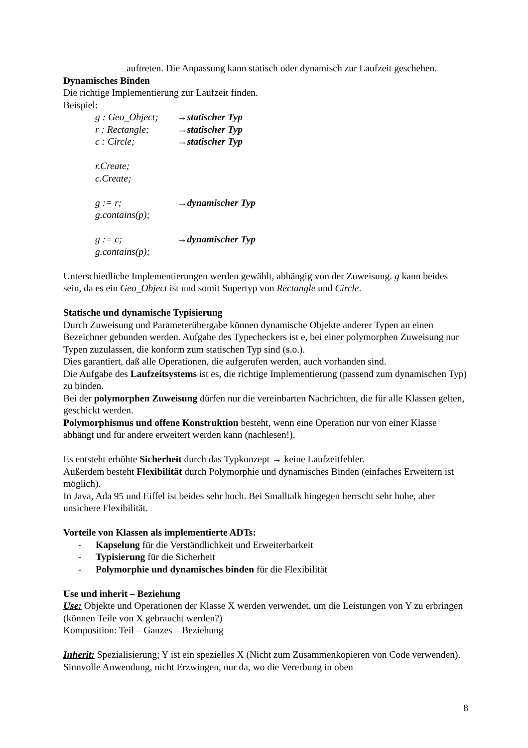auftreten. Die Anpassung kann statisch oder dynamisch zur Laufzeit geschehen.
Dynamisches Binden
Die richtige Implementierung zur Laufzeit finden.
Beispiel:
g : Geo_Object; →statischer Typ
r : Rectangle; →statischer Typ
c : Circle; →statischer Typ
r.Create;
c.Create;
g := r; →dynamischer Typ
g.contains(p);
g := c; →dynamischer Typ
g.contains(p);
Unterschiedliche Implementierungen werden gewählt, abhängig von der Zuweisung. g kann beides sein, da es ein Geo_Object ist und somit Supertyp von Rectangle und Circle.
Statische und dynamische Typisierung
Durch Zuweisung und Parameterübergabe können dynamische Objekte anderer Typen an einen Bezeichner gebunden werden. Aufgabe des Typecheckers ist e, bei einer polymorphen Zuweisung nur Typen zuzulassen, die konform zum statischen Typ sind (s.o.).
Dies garantiert, daß alle Operationen, die aufgerufen werden, auch vorhanden sind.
Die Aufgabe des Laufzeitsystems ist es, die richtige Implementierung (passend zum dynamischen Typ) zu binden.
Bei der polymorphen Zuweisung dürfen nur die vereinbarten Nachrichten, die für alle Klassen gelten, geschickt werden.
Polymorphismus und offene Konstruktion besteht, wenn eine Operation nur von einer Klasse abhängt und für andere erweitert werden kann (nachlesen!).
Es entsteht erhöhte Sicherheit durch das Typkonzept → keine Laufzeitfehler.
Außerdem besteht Flexibilität durch Polymorphie und dynamisches Binden (einfaches Erweitern ist möglich).
In Java, Ada 95 und Eiffel ist beides sehr hoch. Bei Smalltalk hingegen herrscht sehr hohe, aber unsichere Flexibilität.
Vorteile von Klassen als implementierte ADTs:
- Kapselung für die Verständlichkeit und Erweiterbarkeit
- Typisierung für die Sicherheit
- Polymorphie und dynamisches binden für die Flexibilität
Use und inherit – Beziehung
Use: Objekte und Operationen der Klasse X werden verwendet, um die Leistungen von Y zu erbringen (können Teile von X gebraucht werden?)
Komposition: Teil – Ganzes – Beziehung
Inherit: Spezialisierung; Y ist ein spezielles X (Nicht zum Zusammenkopieren von Code verwenden). Sinnvolle Anwendung, nicht Erzwingen, nur da, wo die Vererbung in oben
8